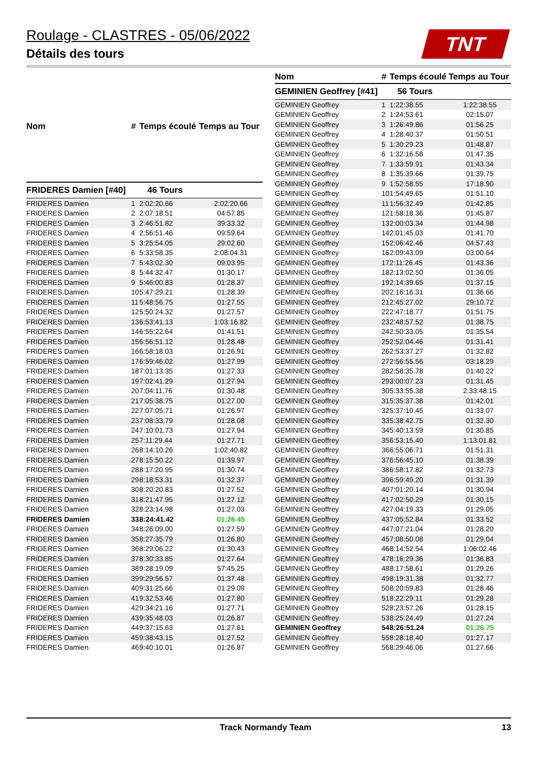Roulage - CLASTRES - 05/06/2022
Détails des tours
TNT
| Nom | # | Temps écoulé | Temps au Tour |
| --- | --- | --- | --- |
| FRIDERES Damien [#40] | 46 Tours | | |
| FRIDERES Damien | 1 | 2:02:20.66 | 2:02:20.66 |
| FRIDERES Damien | 2 | 2:07:18.51 | 04:57.85 |
| FRIDERES Damien | 3 | 2:46:51.82 | 39:33.32 |
| FRIDERES Damien | 4 | 2:56:51.46 | 09:59.64 |
| FRIDERES Damien | 5 | 3:25:54.05 | 29:02.60 |
| FRIDERES Damien | 6 | 5:33:58.35 | 2:08:04.31 |
| FRIDERES Damien | 7 | 5:43:02.30 | 09:03.95 |
| FRIDERES Damien | 8 | 5:44:32.47 | 01:30.17 |
| FRIDERES Damien | 9 | 5:46:00.83 | 01:28.37 |
| FRIDERES Damien | 10 | 5:47:29.21 | 01:28.39 |
| FRIDERES Damien | 11 | 5:48:56.75 | 01:27.55 |
| FRIDERES Damien | 12 | 5:50:24.32 | 01:27.57 |
| FRIDERES Damien | 13 | 6:53:41.13 | 1:03:16.82 |
| FRIDERES Damien | 14 | 6:55:22.64 | 01:41.51 |
| FRIDERES Damien | 15 | 6:56:51.12 | 01:28.48 |
| FRIDERES Damien | 16 | 6:58:18.03 | 01:26.91 |
| FRIDERES Damien | 17 | 6:59:46.02 | 01:27.99 |
| FRIDERES Damien | 18 | 7:01:13.35 | 01:27.33 |
| FRIDERES Damien | 19 | 7:02:41.29 | 01:27.94 |
| FRIDERES Damien | 20 | 7:04:11.76 | 01:30.48 |
| FRIDERES Damien | 21 | 7:05:38.75 | 01:27.00 |
| FRIDERES Damien | 22 | 7:07:05.71 | 01:26.97 |
| FRIDERES Damien | 23 | 7:08:33.79 | 01:28.08 |
| FRIDERES Damien | 24 | 7:10:01.73 | 01:27.94 |
| FRIDERES Damien | 25 | 7:11:29.44 | 01:27.71 |
| FRIDERES Damien | 26 | 8:14:10.26 | 1:02:40.82 |
| FRIDERES Damien | 27 | 8:15:50.22 | 01:39.97 |
| FRIDERES Damien | 28 | 8:17:20.95 | 01:30.74 |
| FRIDERES Damien | 29 | 8:18:53.31 | 01:32.37 |
| FRIDERES Damien | 30 | 8:20:20.83 | 01:27.52 |
| FRIDERES Damien | 31 | 8:21:47.95 | 01:27.12 |
| FRIDERES Damien | 32 | 8:23:14.98 | 01:27.03 |
| FRIDERES Damien | 33 | 8:24:41.42 | 01:26.45 |
| FRIDERES Damien | 34 | 8:26:09.00 | 01:27.59 |
| FRIDERES Damien | 35 | 8:27:35.79 | 01:26.80 |
| FRIDERES Damien | 36 | 8:29:06.22 | 01:30.43 |
| FRIDERES Damien | 37 | 8:30:33.85 | 01:27.64 |
| FRIDERES Damien | 38 | 9:28:19.09 | 57:45.25 |
| FRIDERES Damien | 39 | 9:29:56.57 | 01:37.48 |
| FRIDERES Damien | 40 | 9:31:25.66 | 01:29.09 |
| FRIDERES Damien | 41 | 9:32:53.46 | 01:27.80 |
| FRIDERES Damien | 42 | 9:34:21.16 | 01:27.71 |
| FRIDERES Damien | 43 | 9:35:48.03 | 01:26.87 |
| FRIDERES Damien | 44 | 9:37:15.63 | 01:27.61 |
| FRIDERES Damien | 45 | 9:38:43.15 | 01:27.52 |
| FRIDERES Damien | 46 | 9:40:10.01 | 01:26.87 |
| Nom | # | Temps écoulé | Temps au Tour |
| --- | --- | --- | --- |
| GEMINIEN Geoffrey [#41] | 56 Tours | | |
| GEMINIEN Geoffrey | 1 | 1:22:38.55 | 1:22:38.55 |
| GEMINIEN Geoffrey | 2 | 1:24:53.61 | 02:15.07 |
| GEMINIEN Geoffrey | 3 | 1:26:49.86 | 01:56.25 |
| GEMINIEN Geoffrey | 4 | 1:28:40.37 | 01:50.51 |
| GEMINIEN Geoffrey | 5 | 1:30:29.23 | 01:48.87 |
| GEMINIEN Geoffrey | 6 | 1:32:16.58 | 01:47.35 |
| GEMINIEN Geoffrey | 7 | 1:33:59.91 | 01:43.34 |
| GEMINIEN Geoffrey | 8 | 1:35:39.66 | 01:39.75 |
| GEMINIEN Geoffrey | 9 | 1:52:58.55 | 17:18.90 |
| GEMINIEN Geoffrey | 10 | 1:54:49.65 | 01:51.10 |
| GEMINIEN Geoffrey | 11 | 1:56:32.49 | 01:42.85 |
| GEMINIEN Geoffrey | 12 | 1:58:18.36 | 01:45.87 |
| GEMINIEN Geoffrey | 13 | 2:00:03.34 | 01:44.98 |
| GEMINIEN Geoffrey | 14 | 2:01:45.03 | 01:41.70 |
| GEMINIEN Geoffrey | 15 | 2:06:42.46 | 04:57.43 |
| GEMINIEN Geoffrey | 16 | 2:09:43.09 | 03:00.64 |
| GEMINIEN Geoffrey | 17 | 2:11:26.45 | 01:43.36 |
| GEMINIEN Geoffrey | 18 | 2:13:02.50 | 01:36.05 |
| GEMINIEN Geoffrey | 19 | 2:14:39.65 | 01:37.15 |
| GEMINIEN Geoffrey | 20 | 2:16:16.31 | 01:36.66 |
| GEMINIEN Geoffrey | 21 | 2:45:27.02 | 29:10.72 |
| GEMINIEN Geoffrey | 22 | 2:47:18.77 | 01:51.75 |
| GEMINIEN Geoffrey | 23 | 2:48:57.52 | 01:38.75 |
| GEMINIEN Geoffrey | 24 | 2:50:33.05 | 01:35.54 |
| GEMINIEN Geoffrey | 25 | 2:52:04.46 | 01:31.41 |
| GEMINIEN Geoffrey | 26 | 2:53:37.27 | 01:32.82 |
| GEMINIEN Geoffrey | 27 | 2:56:55.56 | 03:18.29 |
| GEMINIEN Geoffrey | 28 | 2:58:35.78 | 01:40.22 |
| GEMINIEN Geoffrey | 29 | 3:00:07.23 | 01:31.45 |
| GEMINIEN Geoffrey | 30 | 5:33:55.38 | 2:33:48.15 |
| GEMINIEN Geoffrey | 31 | 5:35:37.38 | 01:42.01 |
| GEMINIEN Geoffrey | 32 | 5:37:10.45 | 01:33.07 |
| GEMINIEN Geoffrey | 33 | 5:38:42.75 | 01:32.30 |
| GEMINIEN Geoffrey | 34 | 5:40:13.59 | 01:30.85 |
| GEMINIEN Geoffrey | 35 | 6:53:15.40 | 1:13:01.81 |
| GEMINIEN Geoffrey | 36 | 6:55:06.71 | 01:51.31 |
| GEMINIEN Geoffrey | 37 | 6:56:45.10 | 01:38.39 |
| GEMINIEN Geoffrey | 38 | 6:58:17.82 | 01:32.73 |
| GEMINIEN Geoffrey | 39 | 6:59:49.20 | 01:31.39 |
| GEMINIEN Geoffrey | 40 | 7:01:20.14 | 01:30.94 |
| GEMINIEN Geoffrey | 41 | 7:02:50.29 | 01:30.15 |
| GEMINIEN Geoffrey | 42 | 7:04:19.33 | 01:29.05 |
| GEMINIEN Geoffrey | 43 | 7:05:52.84 | 01:33.52 |
| GEMINIEN Geoffrey | 44 | 7:07:21.04 | 01:28.20 |
| GEMINIEN Geoffrey | 45 | 7:08:50.08 | 01:29.04 |
| GEMINIEN Geoffrey | 46 | 8:14:52.54 | 1:06:02.46 |
| GEMINIEN Geoffrey | 47 | 8:16:29.36 | 01:36.83 |
| GEMINIEN Geoffrey | 48 | 8:17:58.61 | 01:29.26 |
| GEMINIEN Geoffrey | 49 | 8:19:31.38 | 01:32.77 |
| GEMINIEN Geoffrey | 50 | 8:20:59.83 | 01:28.46 |
| GEMINIEN Geoffrey | 51 | 8:22:29.11 | 01:29.28 |
| GEMINIEN Geoffrey | 52 | 8:23:57.26 | 01:28.15 |
| GEMINIEN Geoffrey | 53 | 8:25:24.49 | 01:27.24 |
| GEMINIEN Geoffrey | 54 | 8:26:51.24 | 01:26.75 |
| GEMINIEN Geoffrey | 55 | 8:28:18.40 | 01:27.17 |
| GEMINIEN Geoffrey | 56 | 8:29:46.06 | 01:27.66 |
Track Normandy Team 13